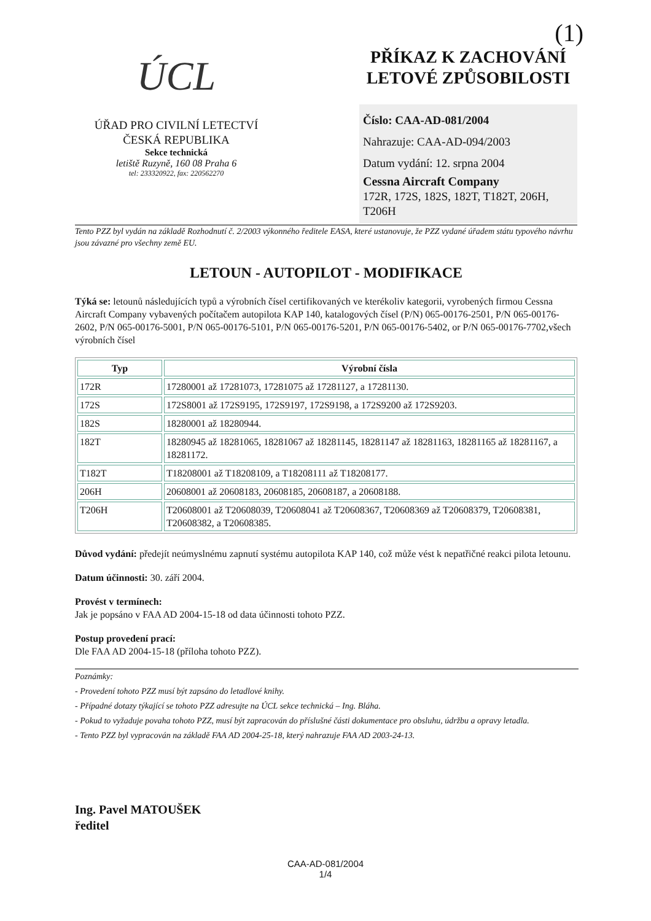(1)
ÚCL
ÚŘAD PRO CIVILNÍ LETECTVÍ
ČESKÁ REPUBLIKA
Sekce technická
letiště Ruzyně, 160 08 Praha 6
tel: 233320922, fax: 220562270
PŘÍKAZ K ZACHOVÁNÍ LETOVÉ ZPŮSOBILOSTI
Číslo: CAA-AD-081/2004
Nahrazuje: CAA-AD-094/2003
Datum vydání: 12. srpna 2004
Cessna Aircraft Company
172R, 172S, 182S, 182T, T182T, 206H, T206H
Tento PZZ byl vydán na základě Rozhodnutí č. 2/2003 výkonného ředitele EASA, které ustanovuje, že PZZ vydané úřadem státu typového návrhu jsou závazné pro všechny země EU.
LETOUN - AUTOPILOT - MODIFIKACE
Týká se: letounů následujících typů a výrobních čísel certifikovaných ve kterékoliv kategorii, vyrobených firmou Cessna Aircraft Company vybavených počítačem autopilota KAP 140, katalogových čísel (P/N) 065-00176-2501, P/N 065-00176-2602, P/N 065-00176-5001, P/N 065-00176-5101, P/N 065-00176-5201, P/N 065-00176-5402, or P/N 065-00176-7702,všech výrobních čísel
| Typ | Výrobní čísla |
| --- | --- |
| 172R | 17280001 až 17281073, 17281075 až 17281127, a 17281130. |
| 172S | 172S8001 až 172S9195, 172S9197, 172S9198, a 172S9200 až 172S9203. |
| 182S | 18280001 až 18280944. |
| 182T | 18280945 až 18281065, 18281067 až 18281145, 18281147 až 18281163, 18281165 až 18281167, a 18281172. |
| T182T | T18208001 až T18208109, a T18208111 až T18208177. |
| 206H | 20608001 až 20608183, 20608185, 20608187, a 20608188. |
| T206H | T20608001 až T20608039, T20608041 až T20608367, T20608369 až T20608379, T20608381, T20608382, a T20608385. |
Důvod vydání: předejít neúmyslnému zapnutí systému autopilota KAP 140, což může vést k nepatřičné reakci pilota letounu.
Datum účinnosti: 30. září 2004.
Provést v termínech:
Jak je popsáno v FAA AD 2004-15-18 od data účinnosti tohoto PZZ.
Postup provedení prací:
Dle FAA AD 2004-15-18 (příloha tohoto PZZ).
Poznámky:
- Provedení tohoto PZZ musí být zapsáno do letadlové knihy.
- Případné dotazy týkající se tohoto PZZ adresujte na ÚCL sekce technická – Ing. Bláha.
- Pokud to vyžaduje povaha tohoto PZZ, musí být zapracován do příslušné části dokumentace pro obsluhu, údržbu a opravy letadla.
- Tento PZZ byl vypracován na základě FAA AD 2004-25-18, který nahrazuje FAA AD 2003-24-13.
Ing. Pavel MATOUŠEK
ředitel
CAA-AD-081/2004
1/4